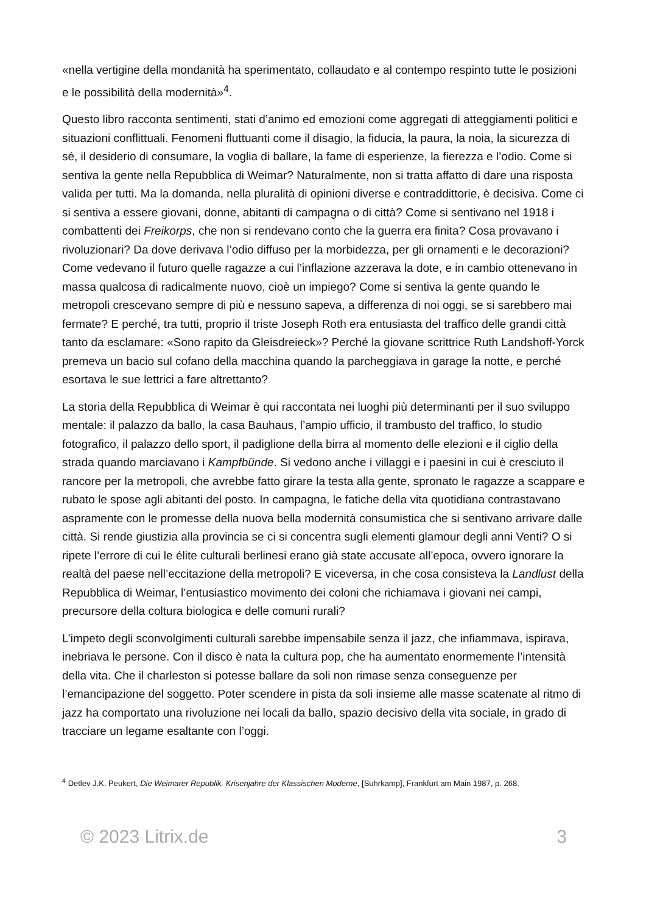«nella vertigine della mondanità ha sperimentato, collaudato e al contempo respinto tutte le posizioni e le possibilità della modernità»<sup>4</sup>.
Questo libro racconta sentimenti, stati d’animo ed emozioni come aggregati di atteggiamenti politici e situazioni conflittuali. Fenomeni fluttuanti come il disagio, la fiducia, la paura, la noia, la sicurezza di sé, il desiderio di consumare, la voglia di ballare, la fame di esperienze, la fierezza e l’odio. Come si sentiva la gente nella Repubblica di Weimar? Naturalmente, non si tratta affatto di dare una risposta valida per tutti. Ma la domanda, nella pluralità di opinioni diverse e contraddittorie, è decisiva. Come ci si sentiva a essere giovani, donne, abitanti di campagna o di città? Come si sentivano nel 1918 i combattenti dei Freikorps, che non si rendevano conto che la guerra era finita? Cosa provavano i rivoluzionari? Da dove derivava l’odio diffuso per la morbidezza, per gli ornamenti e le decorazioni? Come vedevano il futuro quelle ragazze a cui l’inflazione azzerava la dote, e in cambio ottenevano in massa qualcosa di radicalmente nuovo, cioè un impiego? Come si sentiva la gente quando le metropoli crescevano sempre di più e nessuno sapeva, a differenza di noi oggi, se si sarebbero mai fermate? E perché, tra tutti, proprio il triste Joseph Roth era entusiasta del traffico delle grandi città tanto da esclamare: «Sono rapito da Gleisdreieck»? Perché la giovane scrittrice Ruth Landshoff-Yorck premeva un bacio sul cofano della macchina quando la parcheggiava in garage la notte, e perché esortava le sue lettrici a fare altrettanto?
La storia della Repubblica di Weimar è qui raccontata nei luoghi più determinanti per il suo sviluppo mentale: il palazzo da ballo, la casa Bauhaus, l’ampio ufficio, il trambusto del traffico, lo studio fotografico, il palazzo dello sport, il padiglione della birra al momento delle elezioni e il ciglio della strada quando marciavano i Kampfbünde. Si vedono anche i villaggi e i paesini in cui è cresciuto il rancore per la metropoli, che avrebbe fatto girare la testa alla gente, spronato le ragazze a scappare e rubato le spose agli abitanti del posto. In campagna, le fatiche della vita quotidiana contrastavano aspramente con le promesse della nuova bella modernità consumistica che si sentivano arrivare dalle città. Si rende giustizia alla provincia se ci si concentra sugli elementi glamour degli anni Venti? O si ripete l’errore di cui le élite culturali berlinesi erano già state accusate all’epoca, ovvero ignorare la realtà del paese nell’eccitazione della metropoli? E viceversa, in che cosa consisteva la Landlust della Repubblica di Weimar, l’entusiastico movimento dei coloni che richiamava i giovani nei campi, precursore della coltura biologica e delle comuni rurali?
L’impeto degli sconvolgimenti culturali sarebbe impensabile senza il jazz, che infiammava, ispirava, inebriava le persone. Con il disco è nata la cultura pop, che ha aumentato enormemente l’intensità della vita. Che il charleston si potesse ballare da soli non rimase senza conseguenze per l’emancipazione del soggetto. Poter scendere in pista da soli insieme alle masse scatenate al ritmo di jazz ha comportato una rivoluzione nei locali da ballo, spazio decisivo della vita sociale, in grado di tracciare un legame esaltante con l’oggi.
<sup>4</sup> Detlev J.K. Peukert, Die Weimarer Republik. Krisenjahre der Klassischen Moderne, [Suhrkamp], Frankfurt am Main 1987, p. 268.
© 2023 Litrix.de 3